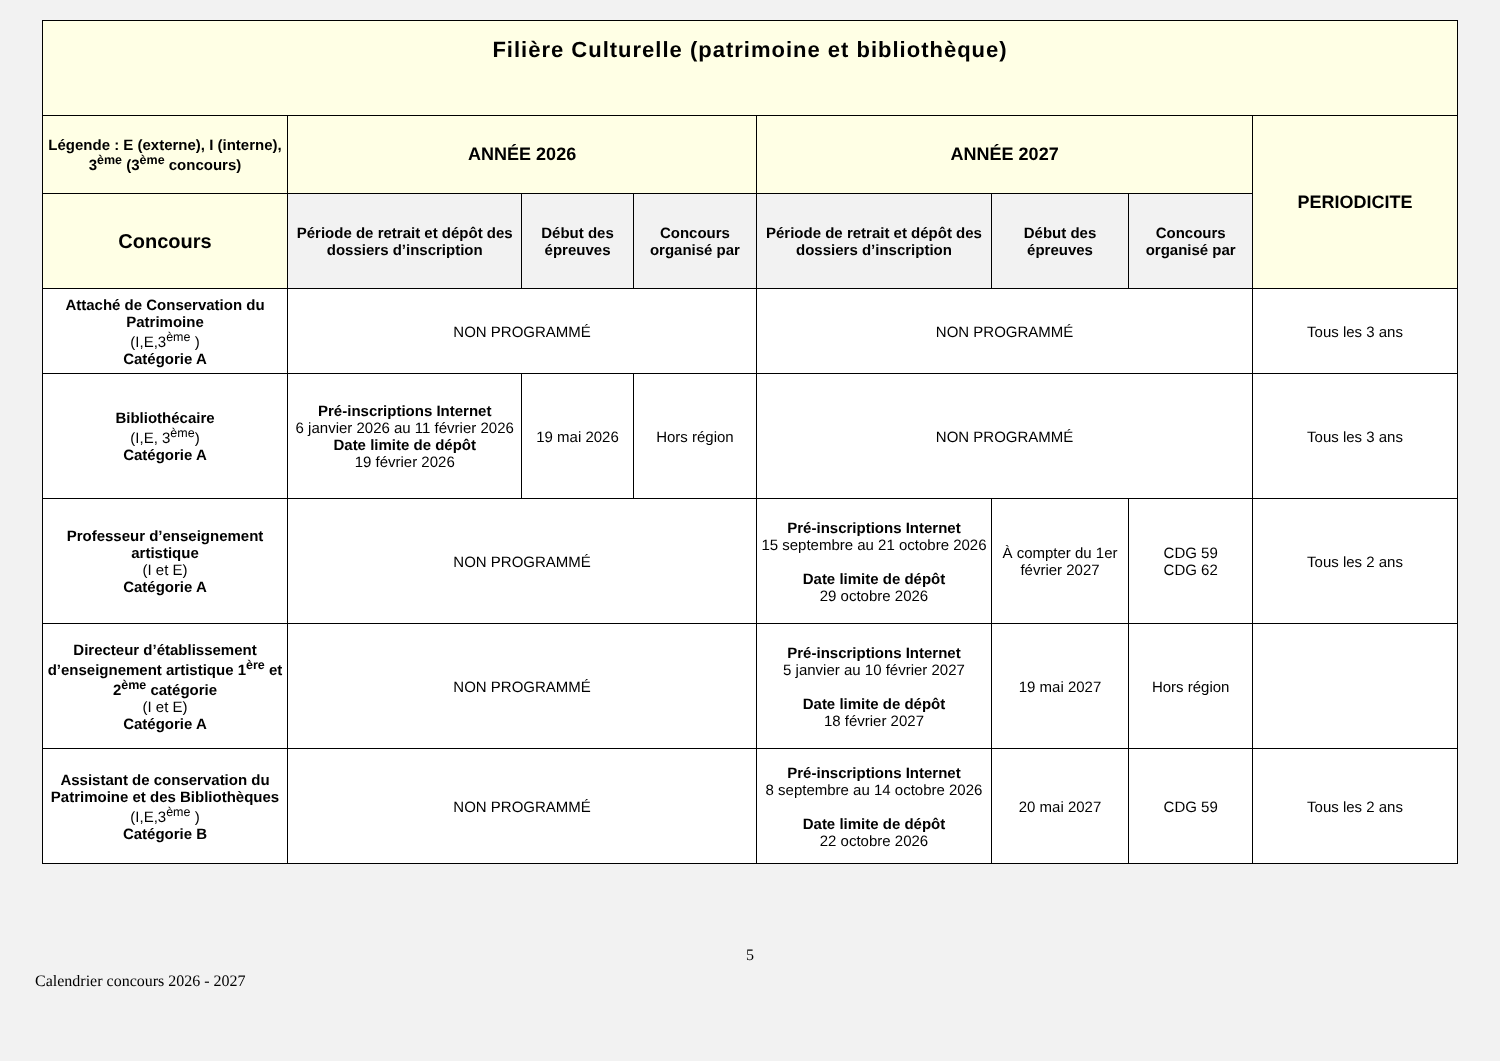| Filière Culturelle (patrimoine et bibliothèque) | | | | | | | |
| --- | --- | --- | --- | --- | --- | --- | --- |
| Légende : E (externe), I (interne), 3<sup>ème</sup> (3<sup>ème</sup> concours) | ANNÉE 2026 | | | ANNÉE 2027 | | | PERIODICITE |
| Concours | Période de retrait et dépôt des dossiers d’inscription | Début des épreuves | Concours organisé par | Période de retrait et dépôt des dossiers d’inscription | Début des épreuves | Concours organisé par | |
| Attaché de Conservation du Patrimoine (I,E,3<sup>ème</sup> ) Catégorie A | NON PROGRAMMÉ | | | NON PROGRAMMÉ | | | Tous les 3 ans |
| Bibliothécaire (I,E, 3<sup>ème</sup>) Catégorie A | Pré-inscriptions Internet 6 janvier 2026 au 11 février 2026 Date limite de dépôt 19 février 2026 | 19 mai 2026 | Hors région | NON PROGRAMMÉ | | | Tous les 3 ans |
| Professeur d’enseignement artistique (I et E) Catégorie A | NON PROGRAMMÉ | | | Pré-inscriptions Internet 15 septembre au 21 octobre 2026 Date limite de dépôt 29 octobre 2026 | À compter du 1er février 2027 | CDG 59 CDG 62 | Tous les 2 ans |
| Directeur d’établissement d’enseignement artistique 1<sup>ère</sup> et 2<sup>ème</sup> catégorie (I et E) Catégorie A | NON PROGRAMMÉ | | | Pré-inscriptions Internet 5 janvier au 10 février 2027 Date limite de dépôt 18 février 2027 | 19 mai 2027 | Hors région | |
| Assistant de conservation du Patrimoine et des Bibliothèques (I,E,3<sup>ème</sup> ) Catégorie B | NON PROGRAMMÉ | | | Pré-inscriptions Internet 8 septembre au 14 octobre 2026 Date limite de dépôt 22 octobre 2026 | 20 mai 2027 | CDG 59 | Tous les 2 ans |
5
Calendrier concours 2026 - 2027